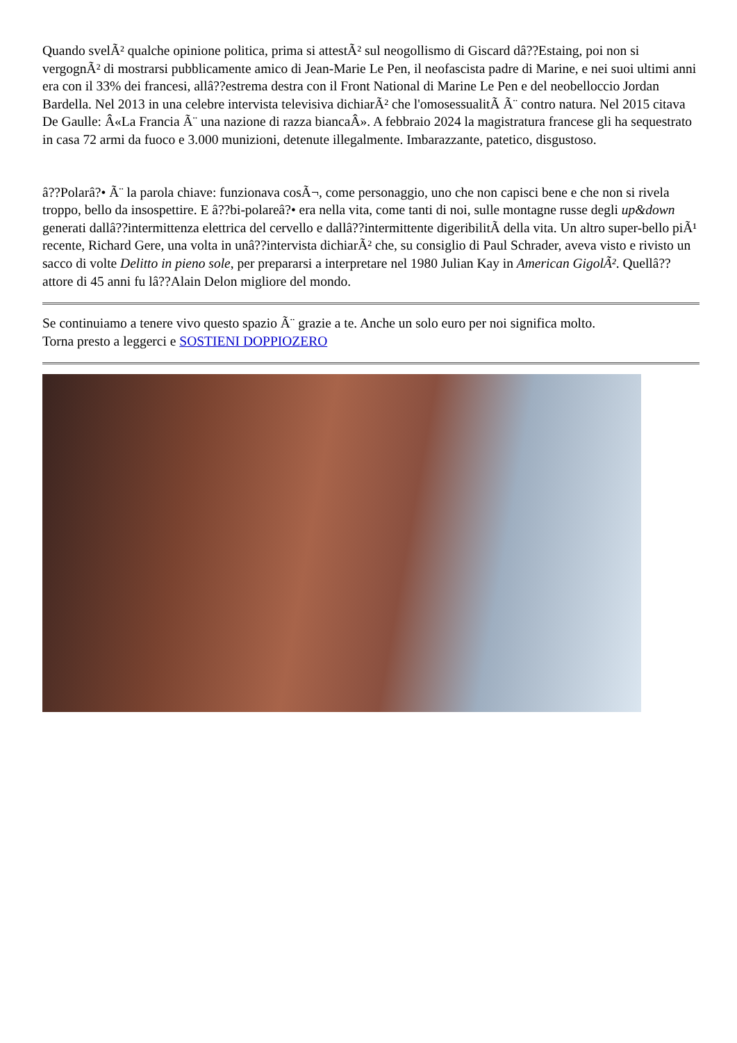Quando svelÃ² qualche opinione politica, prima si attestÃ² sul neogollismo di Giscard dâ??Estaing, poi non si vergognÃ² di mostrarsi pubblicamente amico di Jean-Marie Le Pen, il neofascista padre di Marine, e nei suoi ultimi anni era con il 33% dei francesi, allâ??estrema destra con il Front National di Marine Le Pen e del neobelloccio Jordan Bardella. Nel 2013 in una celebre intervista televisiva dichiarÃ² che l'omosessualitÃ Ã¨ contro natura. Nel 2015 citava De Gaulle: Â«La Francia Ã¨ una nazione di razza biancaÂ». A febbraio 2024 la magistratura francese gli ha sequestrato in casa 72 armi da fuoco e 3.000 munizioni, detenute illegalmente. Imbarazzante, patetico, disgustoso.
â??Polarâ?• Ã¨ la parola chiave: funzionava cosÃ¬, come personaggio, uno che non capisci bene e che non si rivela troppo, bello da insospettire. E â??bi-polareâ?• era nella vita, come tanti di noi, sulle montagne russe degli up&down generati dallâ??intermittenza elettrica del cervello e dallâ??intermittente digeribilitÃ della vita. Un altro super-bello piÃ¹ recente, Richard Gere, una volta in unâ??intervista dichiarÃ² che, su consiglio di Paul Schrader, aveva visto e rivisto un sacco di volte Delitto in pieno sole, per prepararsi a interpretare nel 1980 Julian Kay in American GigolÃ². Quellâ??attore di 45 anni fu lâ??Alain Delon migliore del mondo.
Se continuiamo a tenere vivo questo spazio Ã¨ grazie a te. Anche un solo euro per noi significa molto.
Torna presto a leggerci e SOSTIENI DOPPIOZERO